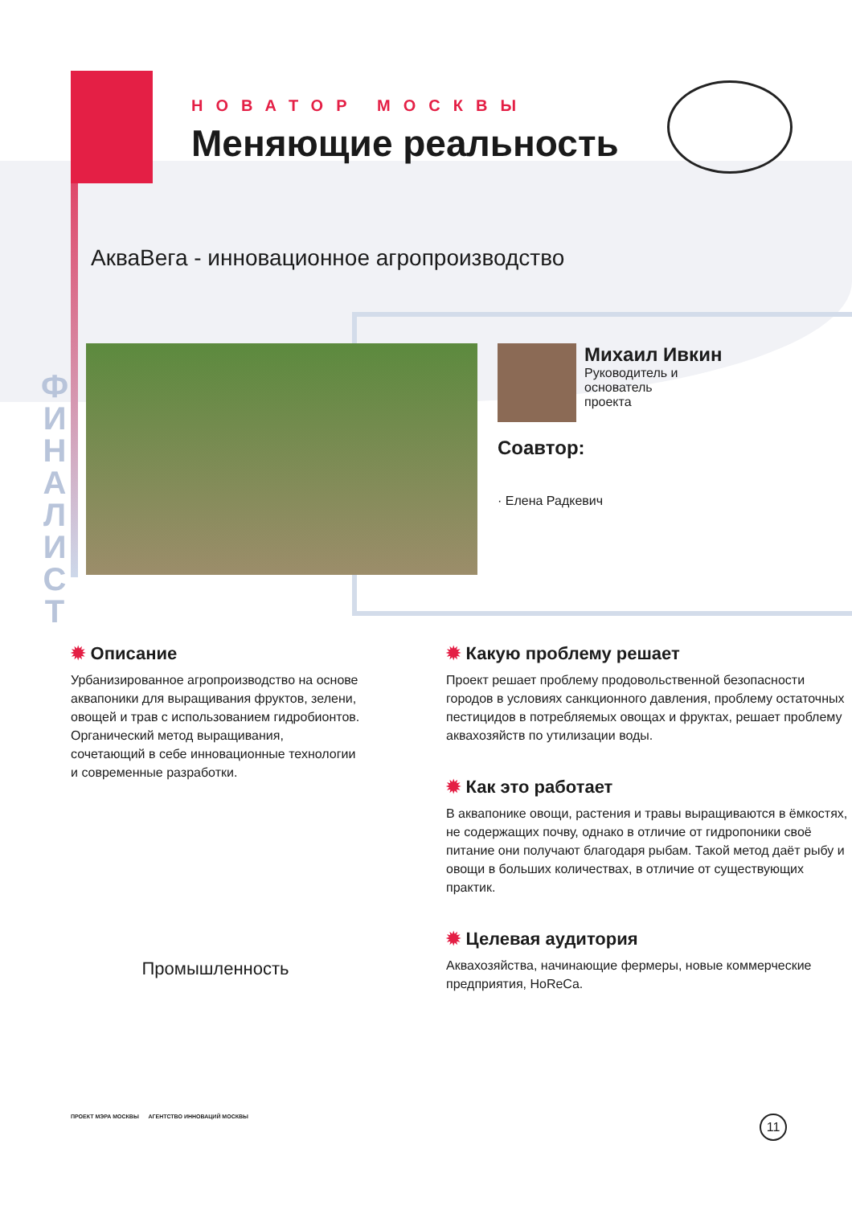НОВАТОР МОСКВЫ
Меняющие реальность
АкваВега - инновационное агропроизводство
Ф И Н А Л И С Т
Михаил Ивкин
Руководитель и основатель
проекта
Соавтор:
· Елена Радкевич
✹ Описание
Урбанизированное агропроизводство на основе аквапоники для выращивания фруктов, зелени, овощей и трав с использованием гидробионтов. Органический метод выращивания, сочетающий в себе инновационные технологии и современные разработки.
Промышленность
✹ Какую проблему решает
Проект решает проблему продовольственной безопасности городов в условиях санкционного давления, проблему остаточных пестицидов в потребляемых овощах и фруктах, решает проблему аквахозяйств по утилизации воды.
✹ Как это работает
В аквапонике овощи, растения и травы выращиваются в ёмкостях, не содержащих почву, однако в отличие от гидропоники своё питание они получают благодаря рыбам. Такой метод даёт рыбу и овощи в больших количествах, в отличие от существующих практик.
✹ Целевая аудитория
Аквахозяйства, начинающие фермеры, новые коммерческие предприятия, HoReCa.
ПРОЕКТ МЭРА МОСКВЫ АГЕНТСТВО ИННОВАЦИЙ МОСКВЫ
11